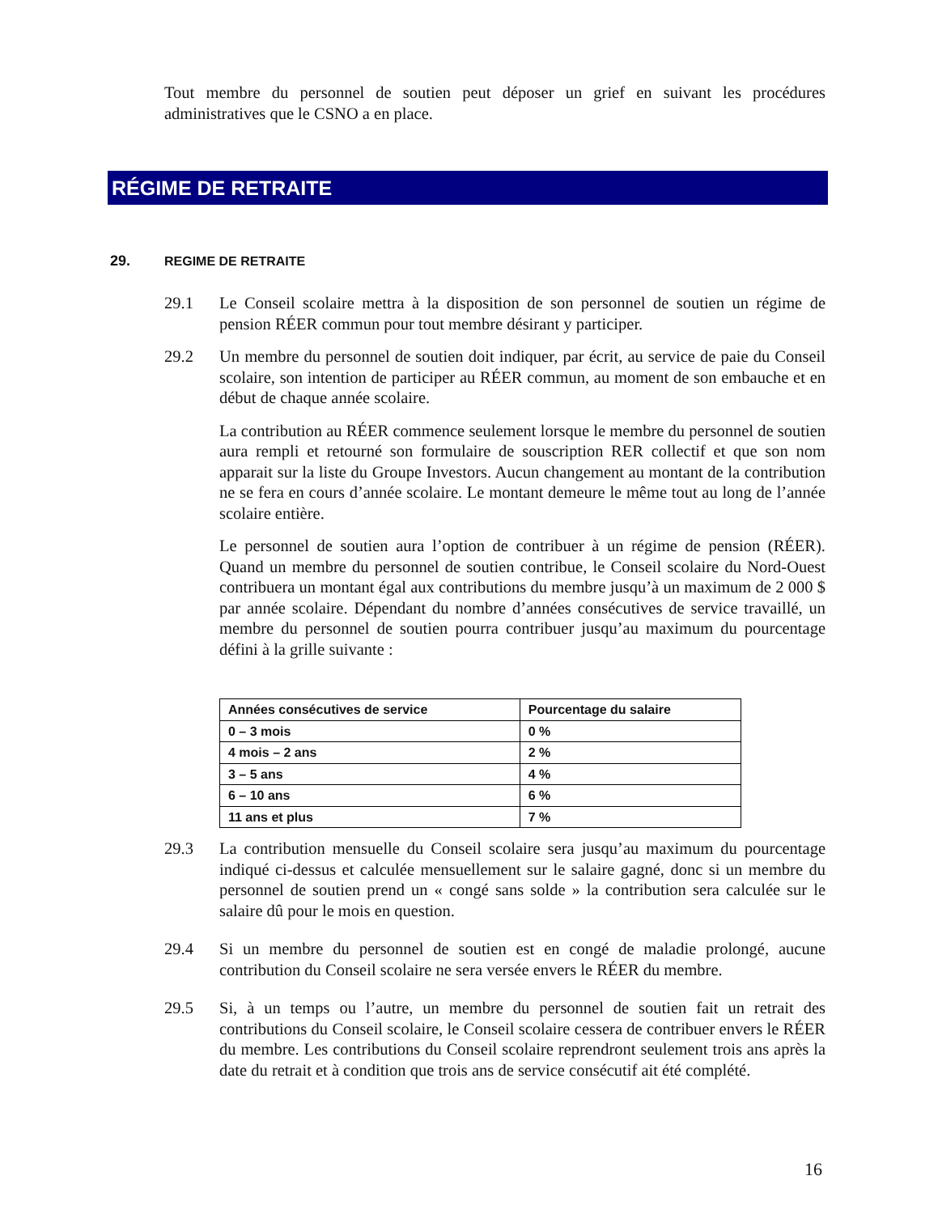Tout membre du personnel de soutien peut déposer un grief en suivant les procédures administratives que le CSNO a en place.
RÉGIME DE RETRAITE
29. REGIME DE RETRAITE
29.1 Le Conseil scolaire mettra à la disposition de son personnel de soutien un régime de pension RÉER commun pour tout membre désirant y participer.
29.2 Un membre du personnel de soutien doit indiquer, par écrit, au service de paie du Conseil scolaire, son intention de participer au RÉER commun, au moment de son embauche et en début de chaque année scolaire.
La contribution au RÉER commence seulement lorsque le membre du personnel de soutien aura rempli et retourné son formulaire de souscription RER collectif et que son nom apparait sur la liste du Groupe Investors. Aucun changement au montant de la contribution ne se fera en cours d’année scolaire. Le montant demeure le même tout au long de l’année scolaire entière.
Le personnel de soutien aura l’option de contribuer à un régime de pension (RÉER). Quand un membre du personnel de soutien contribue, le Conseil scolaire du Nord-Ouest contribuera un montant égal aux contributions du membre jusqu’à un maximum de 2 000 $ par année scolaire. Dépendant du nombre d’années consécutives de service travaillé, un membre du personnel de soutien pourra contribuer jusqu’au maximum du pourcentage défini à la grille suivante :
| Années consécutives de service | Pourcentage du salaire |
| --- | --- |
| 0 – 3 mois | 0 % |
| 4 mois – 2 ans | 2 % |
| 3 – 5 ans | 4 % |
| 6 – 10 ans | 6 % |
| 11 ans et plus | 7 % |
29.3 La contribution mensuelle du Conseil scolaire sera jusqu’au maximum du pourcentage indiqué ci-dessus et calculée mensuellement sur le salaire gagné, donc si un membre du personnel de soutien prend un « congé sans solde » la contribution sera calculée sur le salaire dû pour le mois en question.
29.4 Si un membre du personnel de soutien est en congé de maladie prolongé, aucune contribution du Conseil scolaire ne sera versée envers le RÉER du membre.
29.5 Si, à un temps ou l’autre, un membre du personnel de soutien fait un retrait des contributions du Conseil scolaire, le Conseil scolaire cessera de contribuer envers le RÉER du membre. Les contributions du Conseil scolaire reprendront seulement trois ans après la date du retrait et à condition que trois ans de service consécutif ait été complété.
16